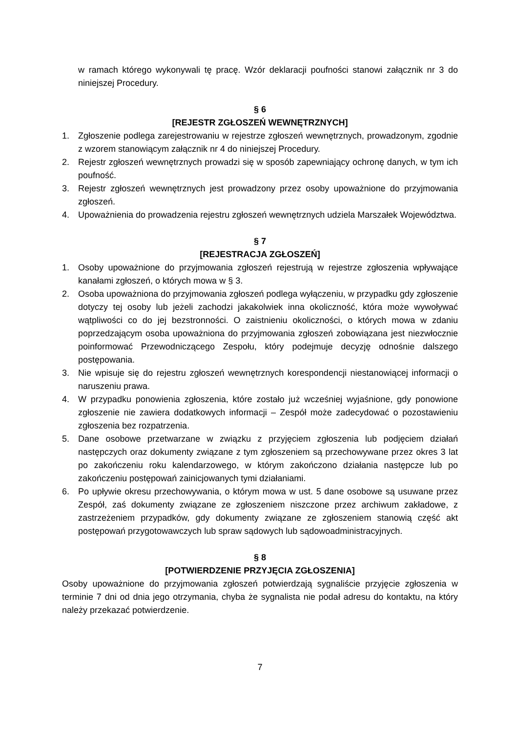w ramach którego wykonywali tę pracę. Wzór deklaracji poufności stanowi załącznik nr 3 do niniejszej Procedury.
§ 6
[REJESTR ZGŁOSZEŃ WEWNĘTRZNYCH]
1. Zgłoszenie podlega zarejestrowaniu w rejestrze zgłoszeń wewnętrznych, prowadzonym, zgodnie z wzorem stanowiącym załącznik nr 4 do niniejszej Procedury.
2. Rejestr zgłoszeń wewnętrznych prowadzi się w sposób zapewniający ochronę danych, w tym ich poufność.
3. Rejestr zgłoszeń wewnętrznych jest prowadzony przez osoby upoważnione do przyjmowania zgłoszeń.
4. Upoważnienia do prowadzenia rejestru zgłoszeń wewnętrznych udziela Marszałek Województwa.
§ 7
[REJESTRACJA ZGŁOSZEŃ]
1. Osoby upoważnione do przyjmowania zgłoszeń rejestrują w rejestrze zgłoszenia wpływające kanałami zgłoszeń, o których mowa w § 3.
2. Osoba upoważniona do przyjmowania zgłoszeń podlega wyłączeniu, w przypadku gdy zgłoszenie dotyczy tej osoby lub jeżeli zachodzi jakakolwiek inna okoliczność, która może wywoływać wątpliwości co do jej bezstronności. O zaistnieniu okoliczności, o których mowa w zdaniu poprzedzającym osoba upoważniona do przyjmowania zgłoszeń zobowiązana jest niezwłocznie poinformować Przewodniczącego Zespołu, który podejmuje decyzję odnośnie dalszego postępowania.
3. Nie wpisuje się do rejestru zgłoszeń wewnętrznych korespondencji niestanowiącej informacji o naruszeniu prawa.
4. W przypadku ponowienia zgłoszenia, które zostało już wcześniej wyjaśnione, gdy ponowione zgłoszenie nie zawiera dodatkowych informacji – Zespół może zadecydować o pozostawieniu zgłoszenia bez rozpatrzenia.
5. Dane osobowe przetwarzane w związku z przyjęciem zgłoszenia lub podjęciem działań następczych oraz dokumenty związane z tym zgłoszeniem są przechowywane przez okres 3 lat po zakończeniu roku kalendarzowego, w którym zakończono działania następcze lub po zakończeniu postępowań zainicjowanych tymi działaniami.
6. Po upływie okresu przechowywania, o którym mowa w ust. 5 dane osobowe są usuwane przez Zespół, zaś dokumenty związane ze zgłoszeniem niszczone przez archiwum zakładowe, z zastrzeżeniem przypadków, gdy dokumenty związane ze zgłoszeniem stanowią część akt postępowań przygotowawczych lub spraw sądowych lub sądowoadministracyjnych.
§ 8
[POTWIERDZENIE PRZYJĘCIA ZGŁOSZENIA]
Osoby upoważnione do przyjmowania zgłoszeń potwierdzają sygnaliście przyjęcie zgłoszenia w terminie 7 dni od dnia jego otrzymania, chyba że sygnalista nie podał adresu do kontaktu, na który należy przekazać potwierdzenie.
7